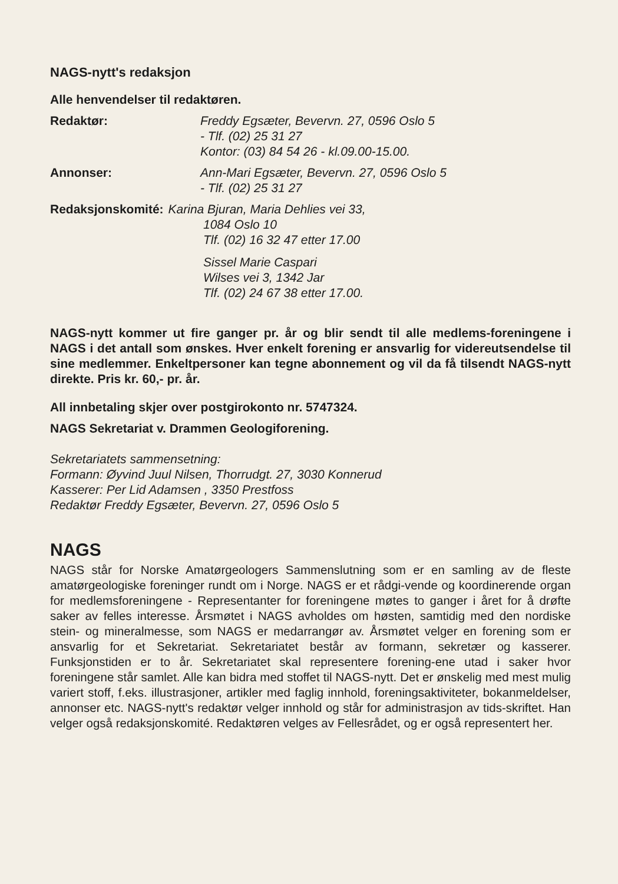NAGS-nytt's redaksjon
Alle henvendelser til redaktøren.
Redaktør: Freddy Egsæter, Bevervn. 27, 0596 Oslo 5
- Tlf. (02) 25 31 27
Kontor: (03) 84 54 26 - kl.09.00-15.00.
Annonser: Ann-Mari Egsæter, Bevervn. 27, 0596 Oslo 5
- Tlf. (02) 25 31 27
Redaksjonskomité: Karina Bjuran, Maria Dehlies vei 33,
1084 Oslo 10
Tlf. (02) 16 32 47 etter 17.00
Sissel Marie Caspari
Wilses vei 3, 1342 Jar
Tlf. (02) 24 67 38 etter 17.00.
NAGS-nytt kommer ut fire ganger pr. år og blir sendt til alle medlems-foreningene i NAGS i det antall som ønskes. Hver enkelt forening er ansvarlig for videreutsendelse til sine medlemmer. Enkeltpersoner kan tegne abonnement og vil da få tilsendt NAGS-nytt direkte. Pris kr. 60,- pr. år.
All innbetaling skjer over postgirokonto nr. 5747324.
NAGS Sekretariat v. Drammen Geologiforening.
Sekretariatets sammensetning:
Formann: Øyvind Juul Nilsen, Thorrudgt. 27, 3030 Konnerud
Kasserer: Per Lid Adamsen , 3350 Prestfoss
Redaktør Freddy Egsæter, Bevervn. 27, 0596 Oslo 5
NAGS
NAGS står for Norske Amatørgeologers Sammenslutning som er en samling av de fleste amatørgeologiske foreninger rundt om i Norge. NAGS er et rådgi-vende og koordinerende organ for medlemsforeningene - Representanter for foreningene møtes to ganger i året for å drøfte saker av felles interesse. Årsmøtet i NAGS avholdes om høsten, samtidig med den nordiske stein- og mineralmesse, som NAGS er medarrangør av. Årsmøtet velger en forening som er ansvarlig for et Sekretariat. Sekretariatet består av formann, sekretær og kasserer. Funksjonstiden er to år. Sekretariatet skal representere forening-ene utad i saker hvor foreningene står samlet. Alle kan bidra med stoffet til NAGS-nytt. Det er ønskelig med mest mulig variert stoff, f.eks. illustrasjoner, artikler med faglig innhold, foreningsaktiviteter, bokanmeldelser, annonser etc. NAGS-nytt's redaktør velger innhold og står for administrasjon av tids-skriftet. Han velger også redaksjonskomité. Redaktøren velges av Fellesrådet, og er også representert her.